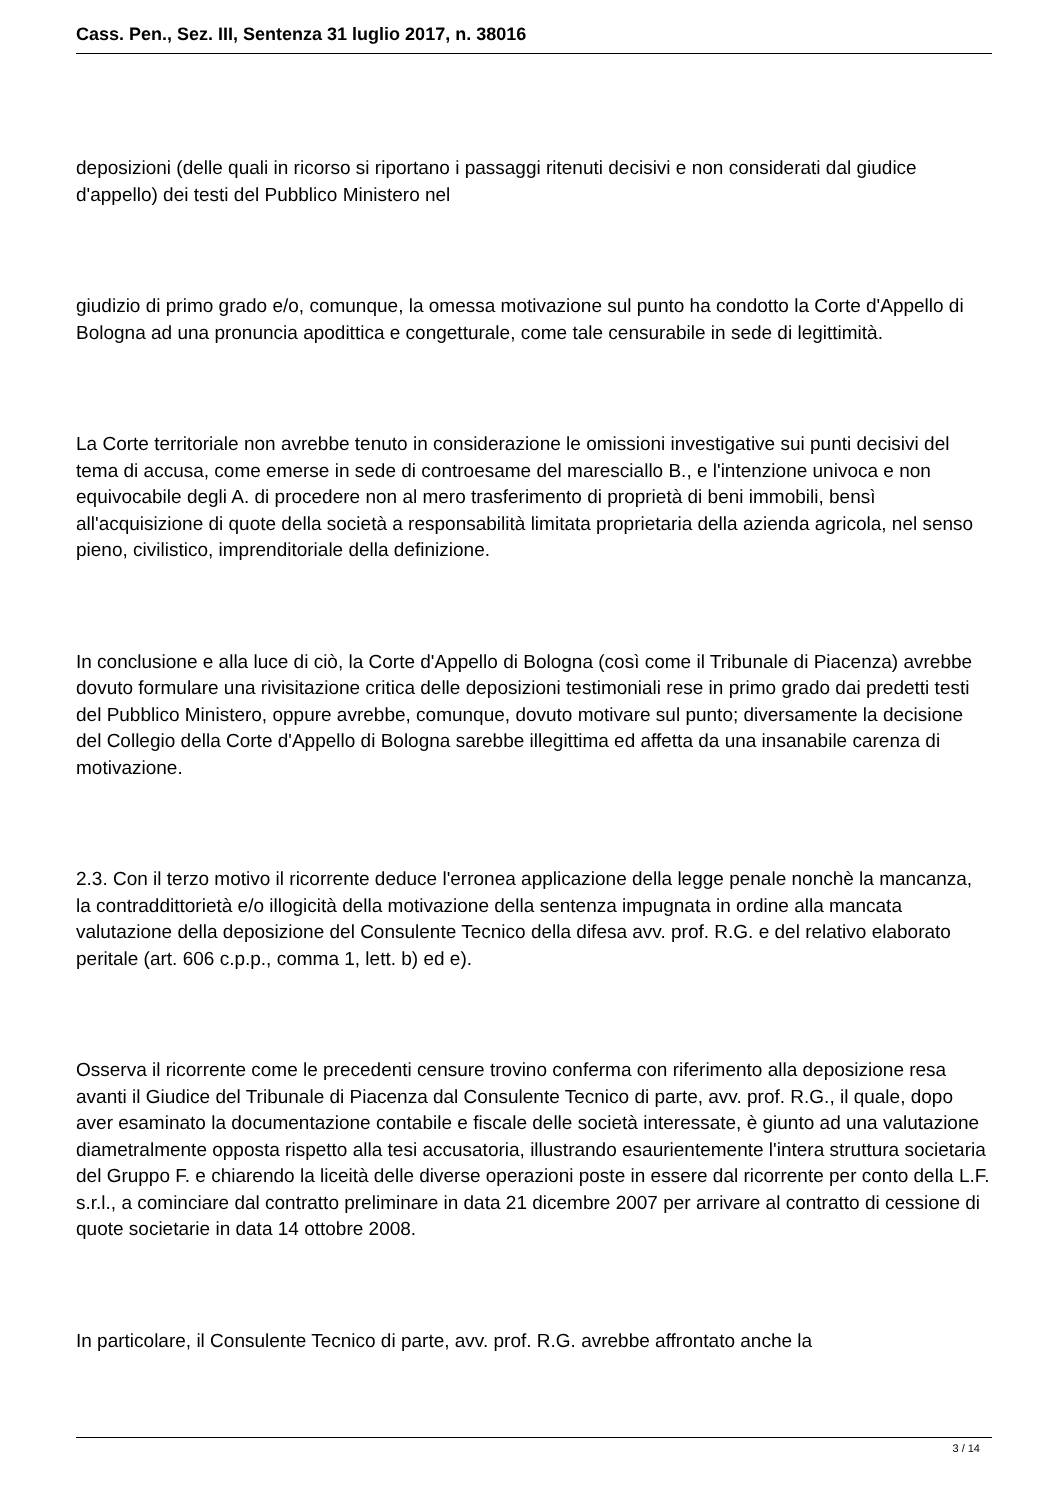Cass. Pen., Sez. III, Sentenza 31 luglio 2017, n. 38016
deposizioni (delle quali in ricorso si riportano i passaggi ritenuti decisivi e non considerati dal giudice d'appello) dei testi del Pubblico Ministero nel
giudizio di primo grado e/o, comunque, la omessa motivazione sul punto ha condotto la Corte d'Appello di Bologna ad una pronuncia apodittica e congetturale, come tale censurabile in sede di legittimità.
La Corte territoriale non avrebbe tenuto in considerazione le omissioni investigative sui punti decisivi del tema di accusa, come emerse in sede di controesame del maresciallo B., e l'intenzione univoca e non equivocabile degli A. di procedere non al mero trasferimento di proprietà di beni immobili, bensì all'acquisizione di quote della società a responsabilità limitata proprietaria della azienda agricola, nel senso pieno, civilistico, imprenditoriale della definizione.
In conclusione e alla luce di ciò, la Corte d'Appello di Bologna (così come il Tribunale di Piacenza) avrebbe dovuto formulare una rivisitazione critica delle deposizioni testimoniali rese in primo grado dai predetti testi del Pubblico Ministero, oppure avrebbe, comunque, dovuto motivare sul punto; diversamente la decisione del Collegio della Corte d'Appello di Bologna sarebbe illegittima ed affetta da una insanabile carenza di motivazione.
2.3. Con il terzo motivo il ricorrente deduce l'erronea applicazione della legge penale nonchè la mancanza, la contraddittorietà e/o illogicità della motivazione della sentenza impugnata in ordine alla mancata valutazione della deposizione del Consulente Tecnico della difesa avv. prof. R.G. e del relativo elaborato peritale (art. 606 c.p.p., comma 1, lett. b) ed e).
Osserva il ricorrente come le precedenti censure trovino conferma con riferimento alla deposizione resa avanti il Giudice del Tribunale di Piacenza dal Consulente Tecnico di parte, avv. prof. R.G., il quale, dopo aver esaminato la documentazione contabile e fiscale delle società interessate, è giunto ad una valutazione diametralmente opposta rispetto alla tesi accusatoria, illustrando esaurientemente l'intera struttura societaria del Gruppo F. e chiarendo la liceità delle diverse operazioni poste in essere dal ricorrente per conto della L.F. s.r.l., a cominciare dal contratto preliminare in data 21 dicembre 2007 per arrivare al contratto di cessione di quote societarie in data 14 ottobre 2008.
In particolare, il Consulente Tecnico di parte, avv. prof. R.G. avrebbe affrontato anche la
3 / 14